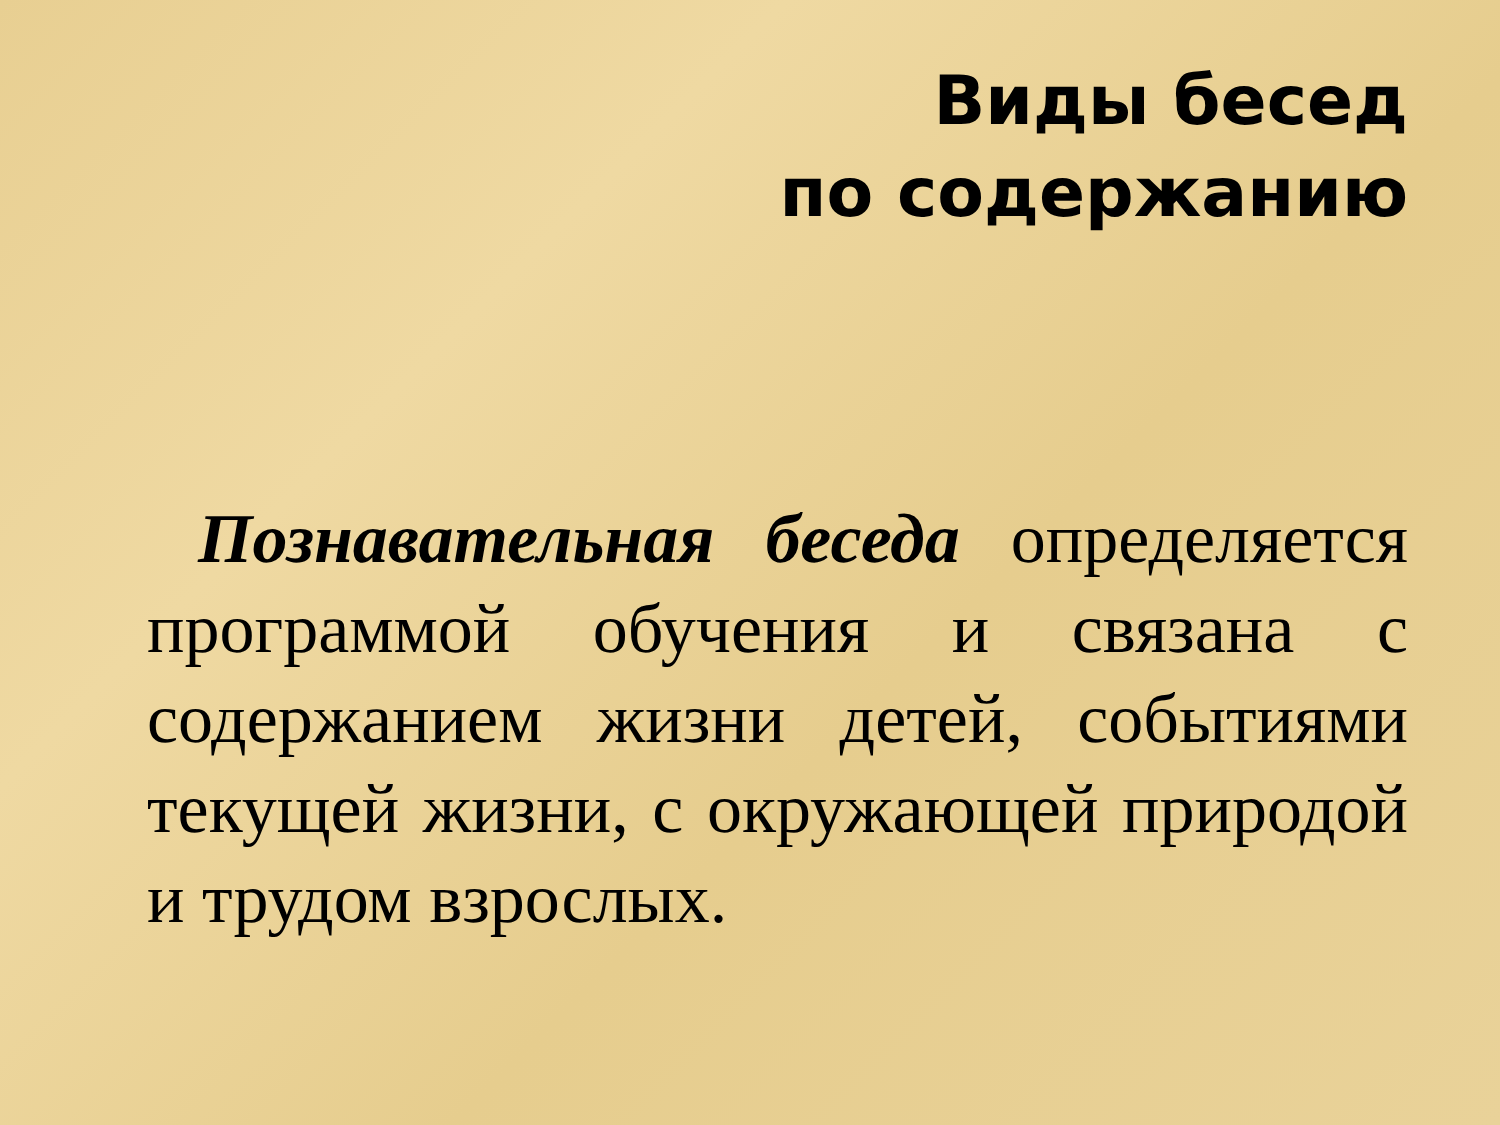Виды бесед
по содержанию
Познавательная беседа определяется программой обучения и связана с содержанием жизни детей, событиями текущей жизни, с окружающей природой и трудом взрослых.